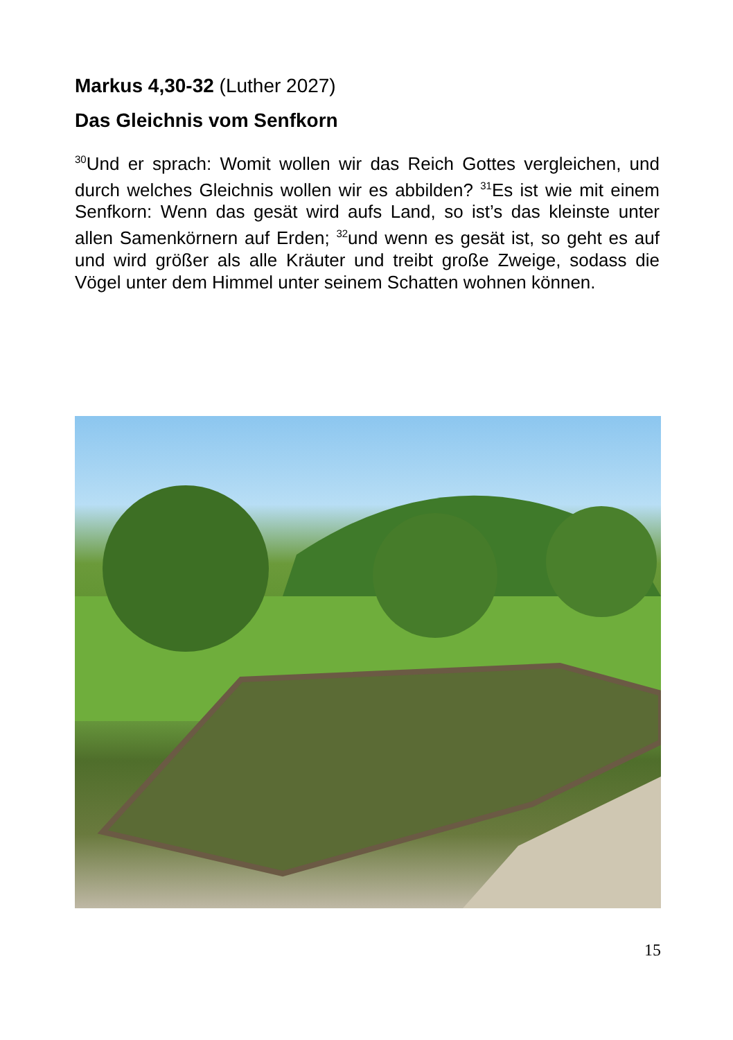Markus 4,30-32 (Luther 2027)
Das Gleichnis vom Senfkorn
<sup>30</sup> Und er sprach: Womit wollen wir das Reich Gottes vergleichen, und durch welches Gleichnis wollen wir es abbilden? <sup>31</sup>Es ist wie mit einem Senfkorn: Wenn das gesät wird aufs Land, so ist’s das kleinste unter allen Samenkörnern auf Erden; <sup>32</sup>und wenn es gesät ist, so geht es auf und wird größer als alle Kräuter und treibt große Zweige, sodass die Vögel unter dem Himmel unter seinem Schatten wohnen können.
15